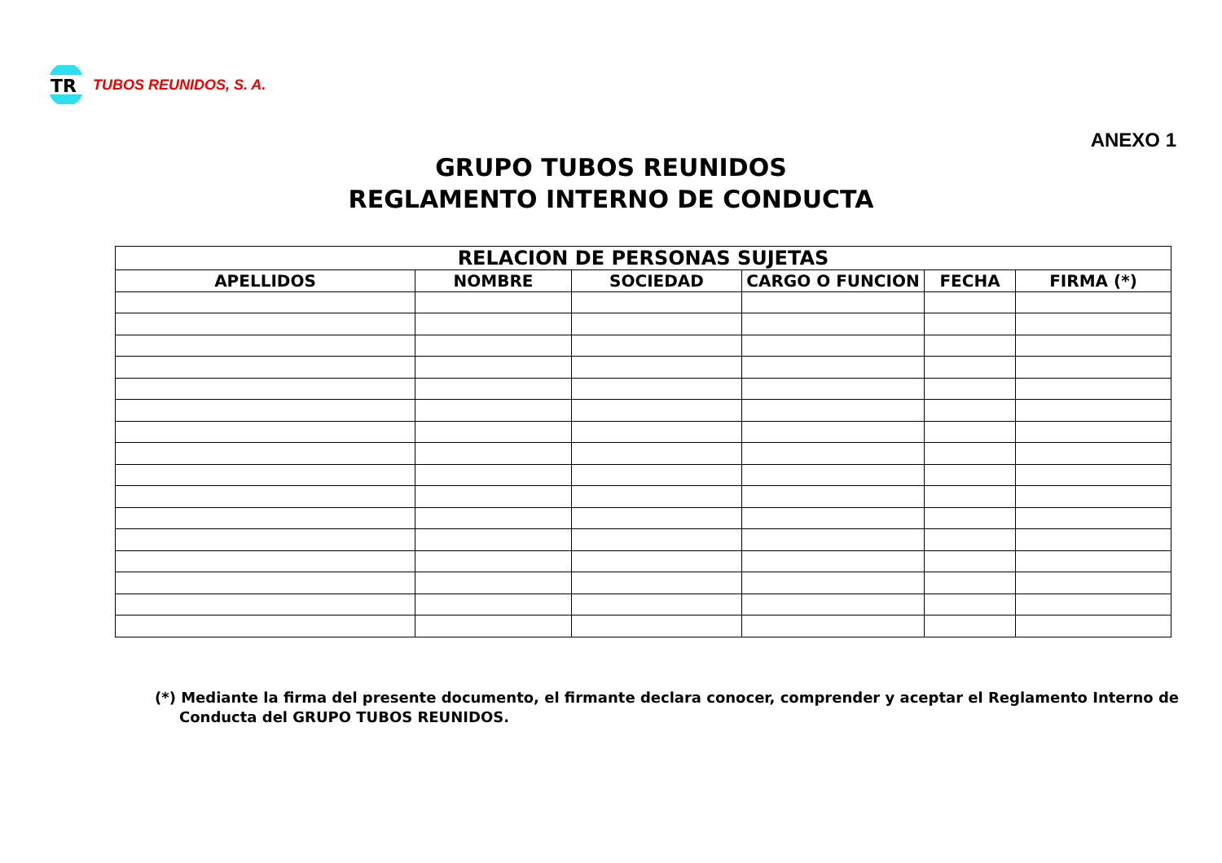TR
TUBOS REUNIDOS, S. A.
ANEXO 1
GRUPO TUBOS REUNIDOS
REGLAMENTO INTERNO DE CONDUCTA
| RELACION DE PERSONAS SUJETAS | | | | | |
| --- | --- | --- | --- | --- | --- |
| APELLIDOS | NOMBRE | SOCIEDAD | CARGO O FUNCION | FECHA | FIRMA (*) |
(*) Mediante la firma del presente documento, el firmante declara conocer, comprender y aceptar el Reglamento Interno de Conducta del GRUPO TUBOS REUNIDOS.